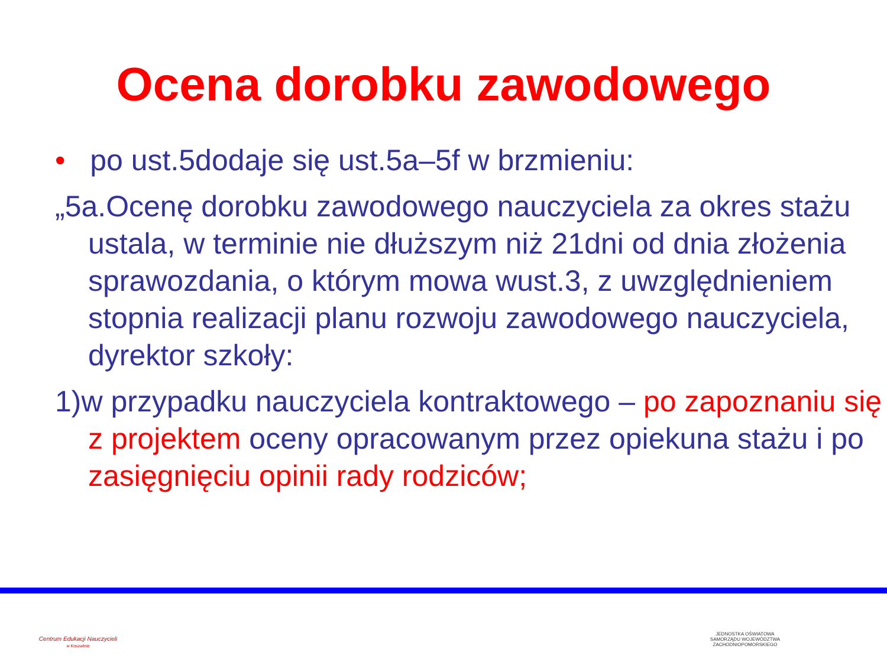Ocena dorobku zawodowego
• po ust.5dodaje się ust.5a–5f w brzmieniu:
„5a.Ocenę dorobku zawodowego nauczyciela za okres stażu ustala, w terminie nie dłuższym niż 21dni od dnia złożenia sprawozdania, o którym mowa wust.3, z uwzględnieniem stopnia realizacji planu rozwoju zawodowego nauczyciela, dyrektor szkoły:
1)w przypadku nauczyciela kontraktowego – po zapoznaniu się z projektem oceny opracowanym przez opiekuna stażu i po zasięgnięciu opinii rady rodziców;
Centrum Edukacji Nauczycieli
w Koszalinie
JEDNOSTKA OŚWIATOWA
SAMORZĄDU WOJEWÓDZTWA
ZACHODNIOPOMORSKIEGO